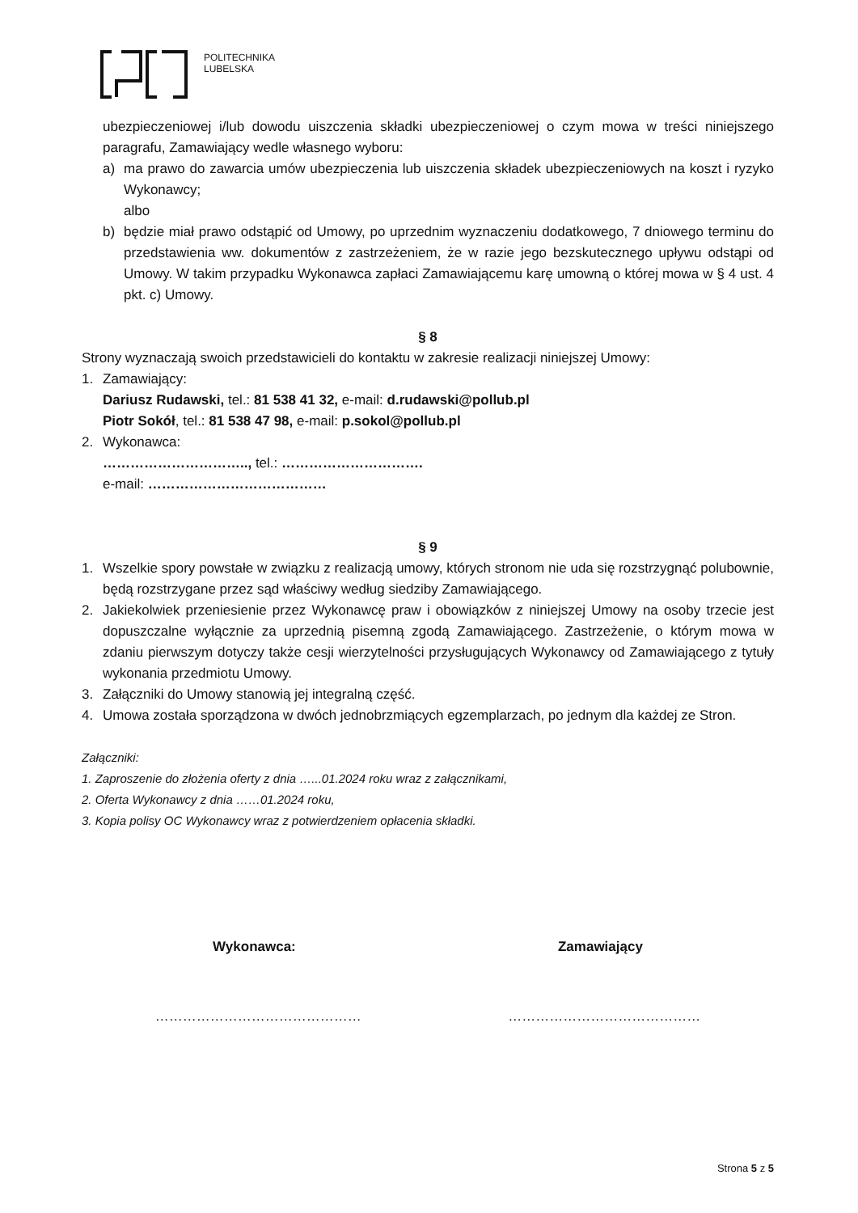POLITECHNIKA
LUBELSKA
ubezpieczeniowej i/lub dowodu uiszczenia składki ubezpieczeniowej o czym mowa w treści niniejszego paragrafu, Zamawiający wedle własnego wyboru:
a) ma prawo do zawarcia umów ubezpieczenia lub uiszczenia składek ubezpieczeniowych na koszt i ryzyko Wykonawcy;
albo
b) będzie miał prawo odstąpić od Umowy, po uprzednim wyznaczeniu dodatkowego, 7 dniowego terminu do przedstawienia ww. dokumentów z zastrzeżeniem, że w razie jego bezskutecznego upływu odstąpi od Umowy. W takim przypadku Wykonawca zapłaci Zamawiającemu karę umowną o której mowa w § 4 ust. 4 pkt. c) Umowy.
§ 8
Strony wyznaczają swoich przedstawicieli do kontaktu w zakresie realizacji niniejszej Umowy:
1. Zamawiający:
Dariusz Rudawski, tel.: 81 538 41 32, e-mail: d.rudawski@pollub.pl
Piotr Sokół, tel.: 81 538 47 98, e-mail: p.sokol@pollub.pl
2. Wykonawca:
………………………….., tel.: ………………………….
e-mail: …………………………………
§ 9
1. Wszelkie spory powstałe w związku z realizacją umowy, których stronom nie uda się rozstrzygnąć polubownie, będą rozstrzygane przez sąd właściwy według siedziby Zamawiającego.
2. Jakiekolwiek przeniesienie przez Wykonawcę praw i obowiązków z niniejszej Umowy na osoby trzecie jest dopuszczalne wyłącznie za uprzednią pisemną zgodą Zamawiającego. Zastrzeżenie, o którym mowa w zdaniu pierwszym dotyczy także cesji wierzytelności przysługujących Wykonawcy od Zamawiającego z tytuły wykonania przedmiotu Umowy.
3. Załączniki do Umowy stanowią jej integralną część.
4. Umowa została sporządzona w dwóch jednobrzmiących egzemplarzach, po jednym dla każdej ze Stron.
Załączniki:
1. Zaproszenie do złożenia oferty z dnia …...01.2024 roku wraz z załącznikami,
2. Oferta Wykonawcy z dnia ……01.2024 roku,
3. Kopia polisy OC Wykonawcy wraz z potwierdzeniem opłacenia składki.
Wykonawca: Zamawiający
……………………………………… ……………………………………
Strona 5 z 5